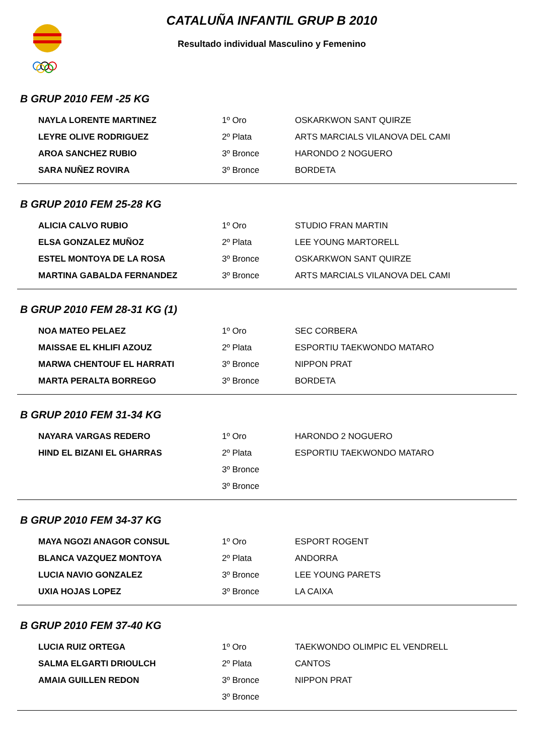CATALUÑA INFANTIL GRUP B 2010
Resultado individual Masculino y Femenino
B GRUP 2010 FEM -25 KG
| NAYLA LORENTE MARTINEZ | 1º Oro | OSKARKWON SANT QUIRZE |
| LEYRE OLIVE RODRIGUEZ | 2º Plata | ARTS MARCIALS VILANOVA DEL CAMI |
| AROA SANCHEZ RUBIO | 3º Bronce | HARONDO 2 NOGUERO |
| SARA NUÑEZ ROVIRA | 3º Bronce | BORDETA |
B GRUP 2010 FEM 25-28 KG
| ALICIA CALVO RUBIO | 1º Oro | STUDIO FRAN MARTIN |
| ELSA GONZALEZ MUÑOZ | 2º Plata | LEE YOUNG MARTORELL |
| ESTEL MONTOYA DE LA ROSA | 3º Bronce | OSKARKWON SANT QUIRZE |
| MARTINA GABALDA FERNANDEZ | 3º Bronce | ARTS MARCIALS VILANOVA DEL CAMI |
B GRUP 2010 FEM 28-31 KG (1)
| NOA MATEO PELAEZ | 1º Oro | SEC CORBERA |
| MAISSAE EL KHLIFI AZOUZ | 2º Plata | ESPORTIU TAEKWONDO MATARO |
| MARWA CHENTOUF EL HARRATI | 3º Bronce | NIPPON PRAT |
| MARTA PERALTA BORREGO | 3º Bronce | BORDETA |
B GRUP 2010 FEM 31-34 KG
| NAYARA VARGAS REDERO | 1º Oro | HARONDO 2 NOGUERO |
| HIND EL BIZANI EL GHARRAS | 2º Plata | ESPORTIU TAEKWONDO MATARO |
| | 3º Bronce | |
| | 3º Bronce | |
B GRUP 2010 FEM 34-37 KG
| MAYA NGOZI ANAGOR CONSUL | 1º Oro | ESPORT ROGENT |
| BLANCA VAZQUEZ MONTOYA | 2º Plata | ANDORRA |
| LUCIA NAVIO GONZALEZ | 3º Bronce | LEE YOUNG PARETS |
| UXIA HOJAS LOPEZ | 3º Bronce | LA CAIXA |
B GRUP 2010 FEM 37-40 KG
| LUCIA RUIZ ORTEGA | 1º Oro | TAEKWONDO OLIMPIC EL VENDRELL |
| SALMA ELGARTI DRIOULCH | 2º Plata | CANTOS |
| AMAIA GUILLEN REDON | 3º Bronce | NIPPON PRAT |
| | 3º Bronce | |